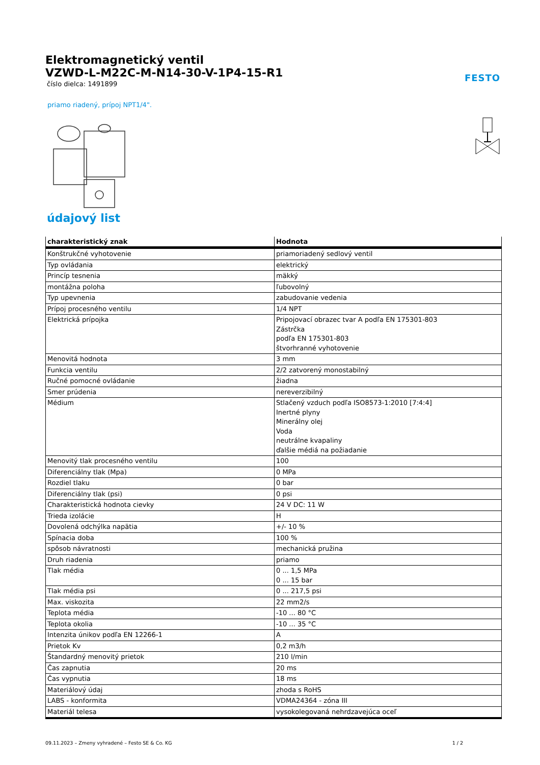Elektromagnetický ventil
VZWD-L-M22C-M-N14-30-V-1P4-15-R1
číslo dielca: 1491899
priamo riadený, prípoj NPT1/4".
FESTO
údajový list
| charakteristický znak | Hodnota |
| --- | --- |
| Konštrukčné vyhotovenie | priamoriadený sedlový ventil |
| Typ ovládania | elektrický |
| Princíp tesnenia | mäkký |
| montážna poloha | ľubovolný |
| Typ upevnenia | zabudovanie vedenia |
| Prípoj procesného ventilu | 1/4 NPT |
| Elektrická prípojka | Pripojovací obrazec tvar A podľa EN 175301-803 Zástrčka podľa EN 175301-803 štvorhranné vyhotovenie |
| Menovitá hodnota | 3 mm |
| Funkcia ventilu | 2/2 zatvorený monostabilný |
| Ručné pomocné ovládanie | žiadna |
| Smer prúdenia | nereverzibilný |
| Médium | Stlačený vzduch podľa ISO8573-1:2010 [7:4:4] Inertné plyny Minerálny olej Voda neutrálne kvapaliny ďalšie médiá na požiadanie |
| Menovitý tlak procesného ventilu | 100 |
| Diferenciálny tlak (Mpa) | 0 MPa |
| Rozdiel tlaku | 0 bar |
| Diferenciálny tlak (psi) | 0 psi |
| Charakteristická hodnota cievky | 24 V DC: 11 W |
| Trieda izolácie | H |
| Dovolená odchýlka napätia | +/- 10 % |
| Spínacia doba | 100 % |
| spôsob návratnosti | mechanická pružina |
| Druh riadenia | priamo |
| Tlak média | 0 ... 1,5 MPa 0 ... 15 bar |
| Tlak média psi | 0 ... 217,5 psi |
| Max. viskozita | 22 mm2/s |
| Teplota média | -10 ... 80 °C |
| Teplota okolia | -10 ... 35 °C |
| Intenzita únikov podľa EN 12266-1 | A |
| Prietok Kv | 0,2 m3/h |
| Štandardný menovitý prietok | 210 l/min |
| Čas zapnutia | 20 ms |
| Čas vypnutia | 18 ms |
| Materiálový údaj | zhoda s RoHS |
| LABS - konformita | VDMA24364 - zóna III |
| Materiál telesa | vysokolegovaná nehrdzavejúca oceľ |
09.11.2023 – Zmeny vyhradené – Festo SE & Co. KG 1 / 2